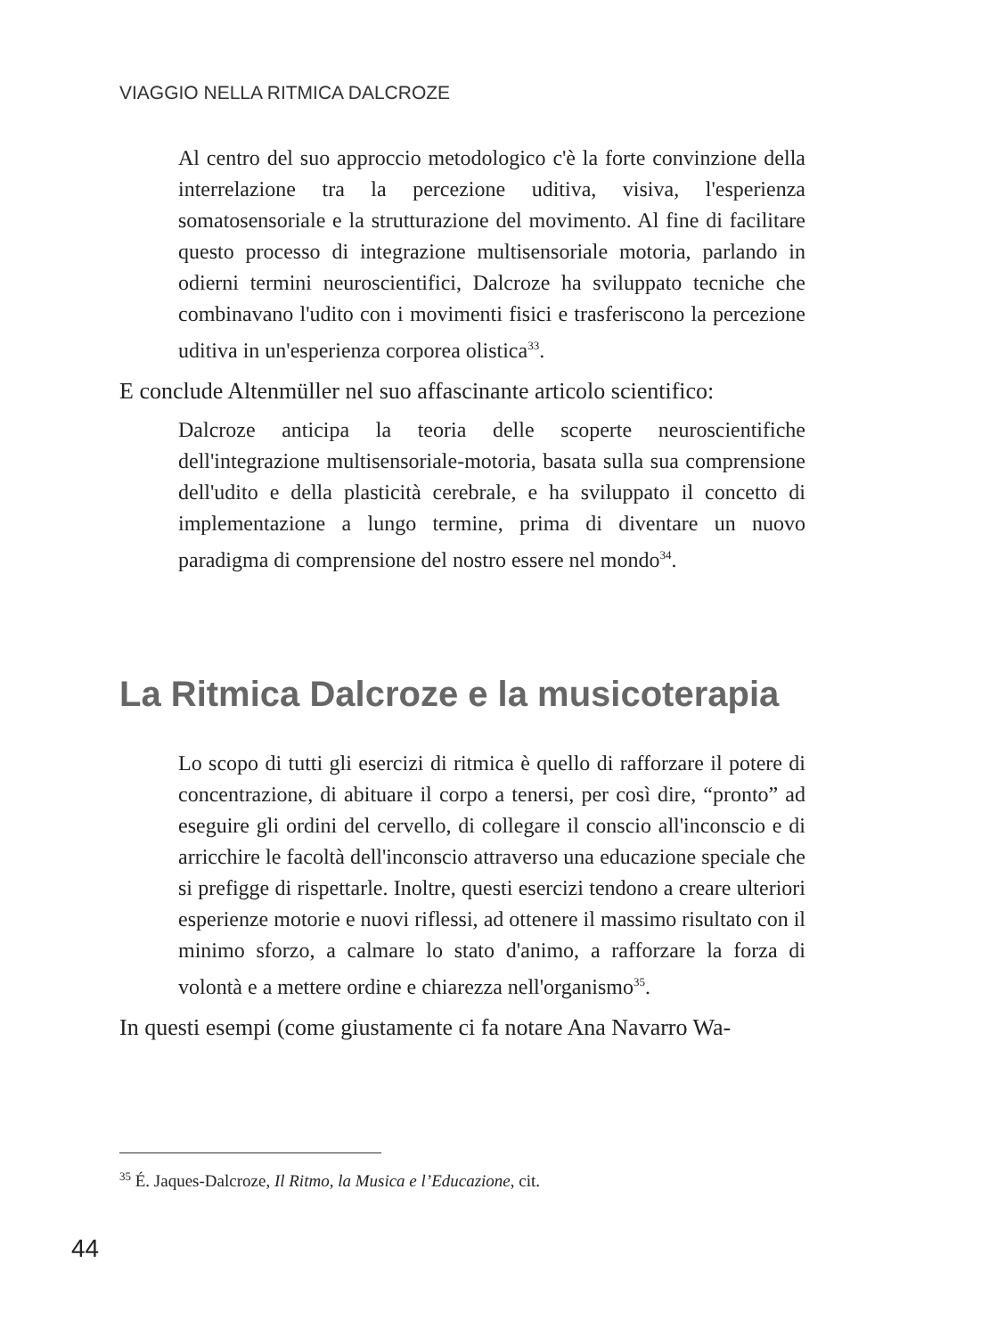VIAGGIO NELLA RITMICA DALCROZE
Al centro del suo approccio metodologico c'è la forte convinzione della interrelazione tra la percezione uditiva, visiva, l'esperienza somatosensoriale e la strutturazione del movimento. Al fine di facilitare questo processo di integrazione multisensoriale motoria, parlando in odierni termini neuroscientifici, Dalcroze ha sviluppato tecniche che combinavano l'udito con i movimenti fisici e trasferiscono la percezione uditiva in un'esperienza corporea olistica<sup>33</sup>.
E conclude Altenmüller nel suo affascinante articolo scientifico:
Dalcroze anticipa la teoria delle scoperte neuroscientifiche dell'integrazione multisensoriale-motoria, basata sulla sua comprensione dell'udito e della plasticità cerebrale, e ha sviluppato il concetto di implementazione a lungo termine, prima di diventare un nuovo paradigma di comprensione del nostro essere nel mondo<sup>34</sup>.
La Ritmica Dalcroze e la musicoterapia
Lo scopo di tutti gli esercizi di ritmica è quello di rafforzare il potere di concentrazione, di abituare il corpo a tenersi, per così dire, “pronto” ad eseguire gli ordini del cervello, di collegare il conscio all'inconscio e di arricchire le facoltà dell'inconscio attraverso una educazione speciale che si prefigge di rispettarle. Inoltre, questi esercizi tendono a creare ulteriori esperienze motorie e nuovi riflessi, ad ottenere il massimo risultato con il minimo sforzo, a calmare lo stato d'animo, a rafforzare la forza di volontà e a mettere ordine e chiarezza nell'organismo<sup>35</sup>.
In questi esempi (come giustamente ci fa notare Ana Navarro Wa-
<sup>35</sup> É. Jaques-Dalcroze, Il Ritmo, la Musica e l’Educazione, cit.
44